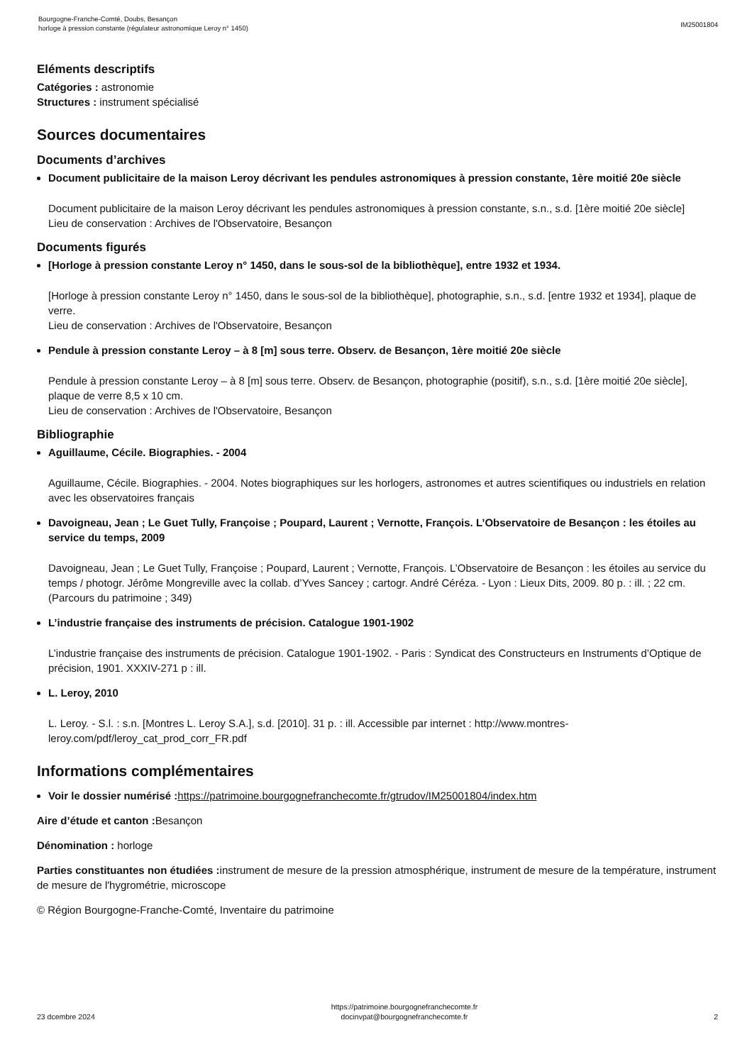Bourgogne-Franche-Comté, Doubs, Besançon
horloge à pression constante (régulateur astronomique Leroy n° 1450)
IM25001804
Eléments descriptifs
Catégories : astronomie
Structures : instrument spécialisé
Sources documentaires
Documents d’archives
Document publicitaire de la maison Leroy décrivant les pendules astronomiques à pression constante, 1ère moitié 20e siècle
Document publicitaire de la maison Leroy décrivant les pendules astronomiques à pression constante, s.n., s.d. [1ère moitié 20e siècle]
Lieu de conservation : Archives de l'Observatoire, Besançon
Documents figurés
[Horloge à pression constante Leroy n° 1450, dans le sous-sol de la bibliothèque], entre 1932 et 1934.
[Horloge à pression constante Leroy n° 1450, dans le sous-sol de la bibliothèque], photographie, s.n., s.d. [entre 1932 et 1934], plaque de verre.
Lieu de conservation : Archives de l'Observatoire, Besançon
Pendule à pression constante Leroy – à 8 [m] sous terre. Observ. de Besançon, 1ère moitié 20e siècle
Pendule à pression constante Leroy – à 8 [m] sous terre. Observ. de Besançon, photographie (positif), s.n., s.d. [1ère moitié 20e siècle], plaque de verre 8,5 x 10 cm.
Lieu de conservation : Archives de l'Observatoire, Besançon
Bibliographie
Aguillaume, Cécile. Biographies. - 2004
Aguillaume, Cécile. Biographies. - 2004. Notes biographiques sur les horlogers, astronomes et autres scientifiques ou industriels en relation avec les observatoires français
Davoigneau, Jean ; Le Guet Tully, Françoise ; Poupard, Laurent ; Vernotte, François. L’Observatoire de Besançon : les étoiles au service du temps, 2009
Davoigneau, Jean ; Le Guet Tully, Françoise ; Poupard, Laurent ; Vernotte, François. L’Observatoire de Besançon : les étoiles au service du temps / photogr. Jérôme Mongreville avec la collab. d’Yves Sancey ; cartogr. André Céréza. - Lyon : Lieux Dits, 2009. 80 p. : ill. ; 22 cm. (Parcours du patrimoine ; 349)
L’industrie française des instruments de précision. Catalogue 1901-1902
L’industrie française des instruments de précision. Catalogue 1901-1902. - Paris : Syndicat des Constructeurs en Instruments d’Optique de précision, 1901. XXXIV-271 p : ill.
L. Leroy, 2010
L. Leroy. - S.l. : s.n. [Montres L. Leroy S.A.], s.d. [2010]. 31 p. : ill. Accessible par internet : http://www.montres-leroy.com/pdf/leroy_cat_prod_corr_FR.pdf
Informations complémentaires
Voir le dossier numérisé : https://patrimoine.bourgognefranchecomte.fr/gtrudov/IM25001804/index.htm
Aire d’étude et canton : Besançon
Dénomination : horloge
Parties constituantes non étudiées : instrument de mesure de la pression atmosphérique, instrument de mesure de la température, instrument de mesure de l'hygrométrie, microscope
© Région Bourgogne-Franche-Comté, Inventaire du patrimoine
23 dcembre 2024
https://patrimoine.bourgognefranchecomte.fr
docinvpat@bourgognefranchecomte.fr
2